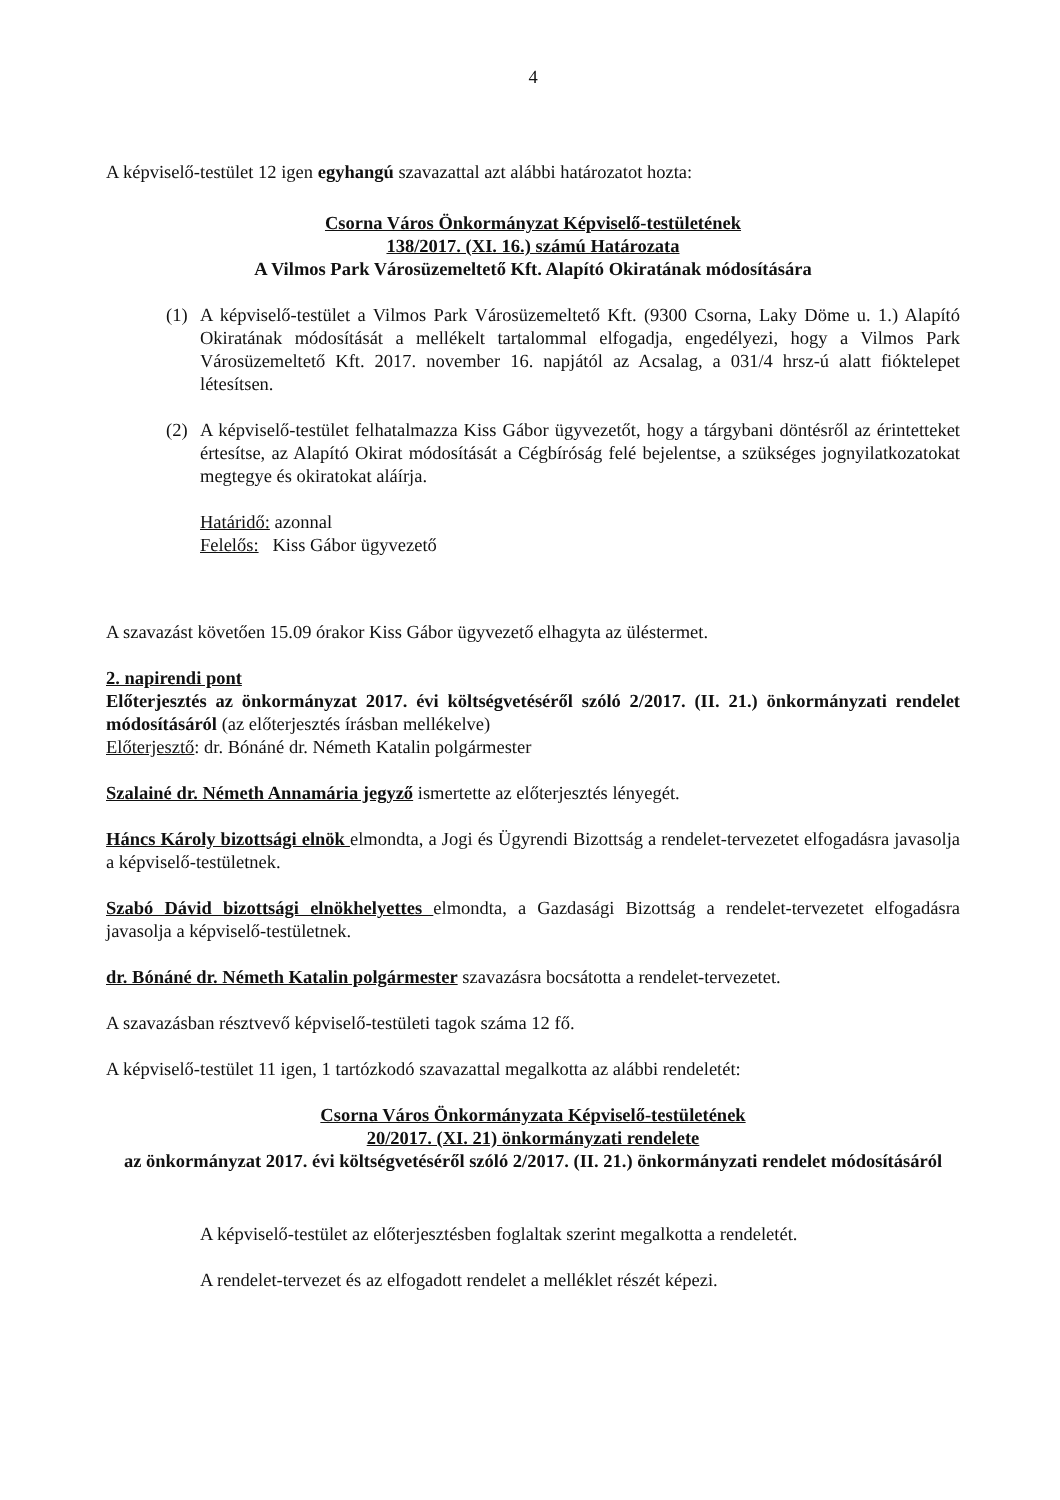4
A képviselő-testület 12 igen egyhangú szavazattal azt alábbi határozatot hozta:
Csorna Város Önkormányzat Képviselő-testületének
138/2017. (XI. 16.) számú Határozata
A Vilmos Park Városüzemeltető Kft. Alapító Okiratának módosítására
(1) A képviselő-testület a Vilmos Park Városüzemeltető Kft. (9300 Csorna, Laky Döme u. 1.) Alapító Okiratának módosítását a mellékelt tartalommal elfogadja, engedélyezi, hogy a Vilmos Park Városüzemeltető Kft. 2017. november 16. napjától az Acsalag, a 031/4 hrsz-ú alatt fióktelepet létesítsen.
(2) A képviselő-testület felhatalmazza Kiss Gábor ügyvezetőt, hogy a tárgybani döntésről az érintetteket értesítse, az Alapító Okirat módosítását a Cégbíróság felé bejelentse, a szükséges jognyilatkozatokat megtegye és okiratokat aláírja.
Határidő: azonnal
Felelős: Kiss Gábor ügyvezető
A szavazást követően 15.09 órakor Kiss Gábor ügyvezető elhagyta az üléstermet.
2. napirendi pont
Előterjesztés az önkormányzat 2017. évi költségvetéséről szóló 2/2017. (II. 21.) önkormányzati rendelet módosításáról (az előterjesztés írásban mellékelve)
Előterjesztő: dr. Bónáné dr. Németh Katalin polgármester
Szalainé dr. Németh Annamária jegyző ismertette az előterjesztés lényegét.
Háncs Károly bizottsági elnök elmondta, a Jogi és Ügyrendi Bizottság a rendelet-tervezetet elfogadásra javasolja a képviselő-testületnek.
Szabó Dávid bizottsági elnökhelyettes elmondta, a Gazdasági Bizottság a rendelet-tervezetet elfogadásra javasolja a képviselő-testületnek.
dr. Bónáné dr. Németh Katalin polgármester szavazásra bocsátotta a rendelet-tervezetet.
A szavazásban résztvevő képviselő-testületi tagok száma 12 fő.
A képviselő-testület 11 igen, 1 tartózkodó szavazattal megalkotta az alábbi rendeletét:
Csorna Város Önkormányzata Képviselő-testületének
20/2017. (XI. 21) önkormányzati rendelete
az önkormányzat 2017. évi költségvetéséről szóló 2/2017. (II. 21.) önkormányzati rendelet módosításáról
A képviselő-testület az előterjesztésben foglaltak szerint megalkotta a rendeletét.
A rendelet-tervezet és az elfogadott rendelet a melléklet részét képezi.